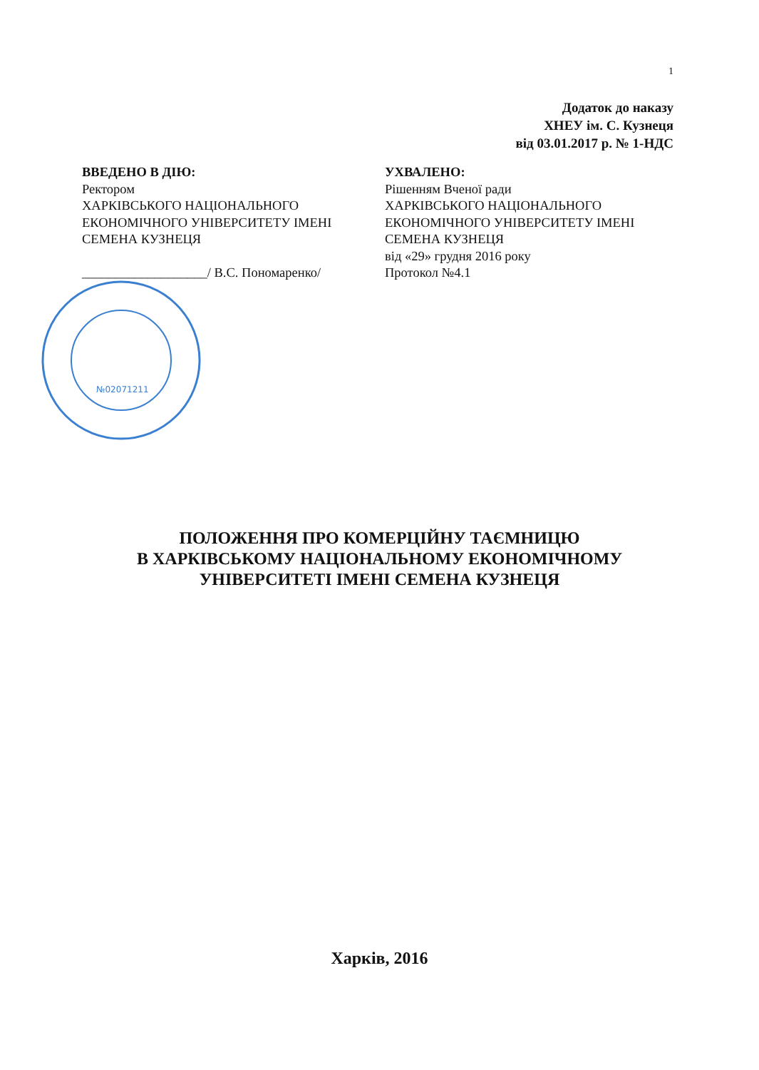1
Додаток до наказу
ХНЕУ ім. С. Кузнеця
від 03.01.2017 р. № 1-НДС
ВВЕДЕНО В ДІЮ:
Ректором
ХАРКІВСЬКОГО НАЦІОНАЛЬНОГО
ЕКОНОМІЧНОГО УНІВЕРСИТЕТУ ІМЕНІ
СЕМЕНА КУЗНЕЦЯ
___________________/ В.С. Пономаренко/
УХВАЛЕНО:
Рішенням Вченої ради
ХАРКІВСЬКОГО НАЦІОНАЛЬНОГО
ЕКОНОМІЧНОГО УНІВЕРСИТЕТУ ІМЕНІ
СЕМЕНА КУЗНЕЦЯ
від «29» грудня 2016 року
Протокол №4.1
№02071211
ПОЛОЖЕННЯ ПРО КОМЕРЦІЙНУ ТАЄМНИЦЮ
В ХАРКІВСЬКОМУ НАЦІОНАЛЬНОМУ ЕКОНОМІЧНОМУ
УНІВЕРСИТЕТІ ІМЕНІ СЕМЕНА КУЗНЕЦЯ
Харків, 2016